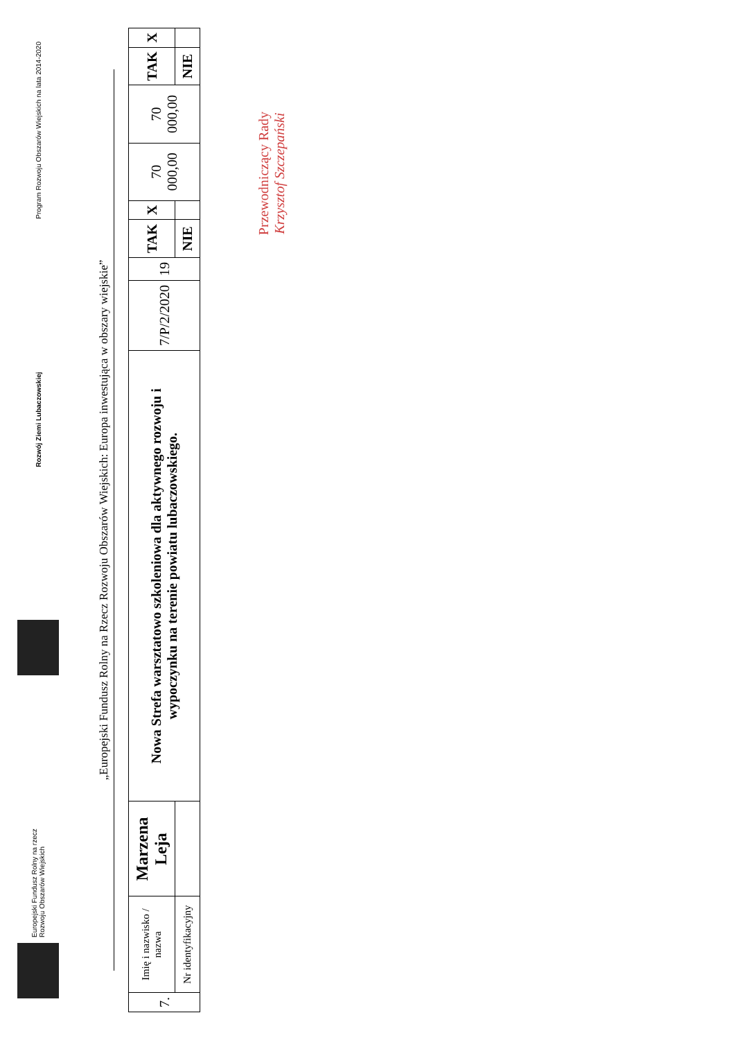Europejski Fundusz Rolny na rzecz
Rozwoju Obszarów Wiejskich
Rozwój Ziemi Lubaczowskiej
Program Rozwoju Obszarów Wiejskich na lata 2014-2020
„Europejski Fundusz Rolny na Rzecz Rozwoju Obszarów Wiejskich: Europa inwestująca w obszary wiejskie”
| 7. | Imię i nazwisko / nazwa | Marzena Leja | Nowa Strefa warsztatowo szkoleniowa dla aktywnego rozwoju i wypoczynku na terenie powiatu lubaczowskiego. | 7/P/2/2020 | 19 | TAK | X | 70 000,00 | 70 000,00 | TAK | X |
| | Nr identyfikacyjny | | | | | NIE | | | | NIE | |
Przewodniczący Rady
Krzysztof Szczepański